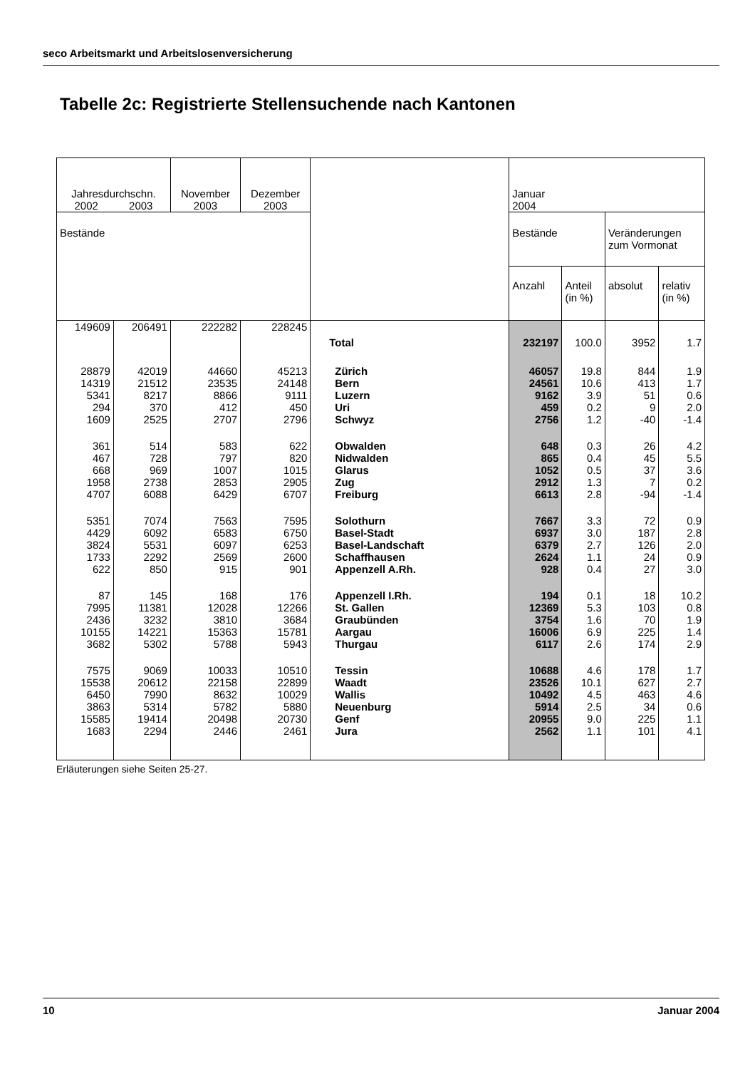seco Arbeitsmarkt und Arbeitslosenversicherung
Tabelle 2c: Registrierte Stellensuchende nach Kantonen
| Jahresdurchschn. 2002 2003 | | November 2003 | Dezember 2003 | | Januar 2004 | | | |
| --- | --- | --- | --- | --- | --- | --- | --- | --- |
| Bestände | | | | | Bestände | | Veränderungen zum Vormonat | |
| | | | | | Anzahl | Anteil (in %) | absolut | relativ (in %) |
| 149609 | 206491 | 222282 | 228245 | Total | 232197 | 100.0 | 3952 | 1.7 |
| 28879 | 42019 | 44660 | 45213 | Zürich | 46057 | 19.8 | 844 | 1.9 |
| 14319 | 21512 | 23535 | 24148 | Bern | 24561 | 10.6 | 413 | 1.7 |
| 5341 | 8217 | 8866 | 9111 | Luzern | 9162 | 3.9 | 51 | 0.6 |
| 294 | 370 | 412 | 450 | Uri | 459 | 0.2 | 9 | 2.0 |
| 1609 | 2525 | 2707 | 2796 | Schwyz | 2756 | 1.2 | -40 | -1.4 |
| 361 | 514 | 583 | 622 | Obwalden | 648 | 0.3 | 26 | 4.2 |
| 467 | 728 | 797 | 820 | Nidwalden | 865 | 0.4 | 45 | 5.5 |
| 668 | 969 | 1007 | 1015 | Glarus | 1052 | 0.5 | 37 | 3.6 |
| 1958 | 2738 | 2853 | 2905 | Zug | 2912 | 1.3 | 7 | 0.2 |
| 4707 | 6088 | 6429 | 6707 | Freiburg | 6613 | 2.8 | -94 | -1.4 |
| 5351 | 7074 | 7563 | 7595 | Solothurn | 7667 | 3.3 | 72 | 0.9 |
| 4429 | 6092 | 6583 | 6750 | Basel-Stadt | 6937 | 3.0 | 187 | 2.8 |
| 3824 | 5531 | 6097 | 6253 | Basel-Landschaft | 6379 | 2.7 | 126 | 2.0 |
| 1733 | 2292 | 2569 | 2600 | Schaffhausen | 2624 | 1.1 | 24 | 0.9 |
| 622 | 850 | 915 | 901 | Appenzell A.Rh. | 928 | 0.4 | 27 | 3.0 |
| 87 | 145 | 168 | 176 | Appenzell I.Rh. | 194 | 0.1 | 18 | 10.2 |
| 7995 | 11381 | 12028 | 12266 | St. Gallen | 12369 | 5.3 | 103 | 0.8 |
| 2436 | 3232 | 3810 | 3684 | Graubünden | 3754 | 1.6 | 70 | 1.9 |
| 10155 | 14221 | 15363 | 15781 | Aargau | 16006 | 6.9 | 225 | 1.4 |
| 3682 | 5302 | 5788 | 5943 | Thurgau | 6117 | 2.6 | 174 | 2.9 |
| 7575 | 9069 | 10033 | 10510 | Tessin | 10688 | 4.6 | 178 | 1.7 |
| 15538 | 20612 | 22158 | 22899 | Waadt | 23526 | 10.1 | 627 | 2.7 |
| 6450 | 7990 | 8632 | 10029 | Wallis | 10492 | 4.5 | 463 | 4.6 |
| 3863 | 5314 | 5782 | 5880 | Neuenburg | 5914 | 2.5 | 34 | 0.6 |
| 15585 | 19414 | 20498 | 20730 | Genf | 20955 | 9.0 | 225 | 1.1 |
| 1683 | 2294 | 2446 | 2461 | Jura | 2562 | 1.1 | 101 | 4.1 |
Erläuterungen siehe Seiten 25-27.
10 Januar 2004